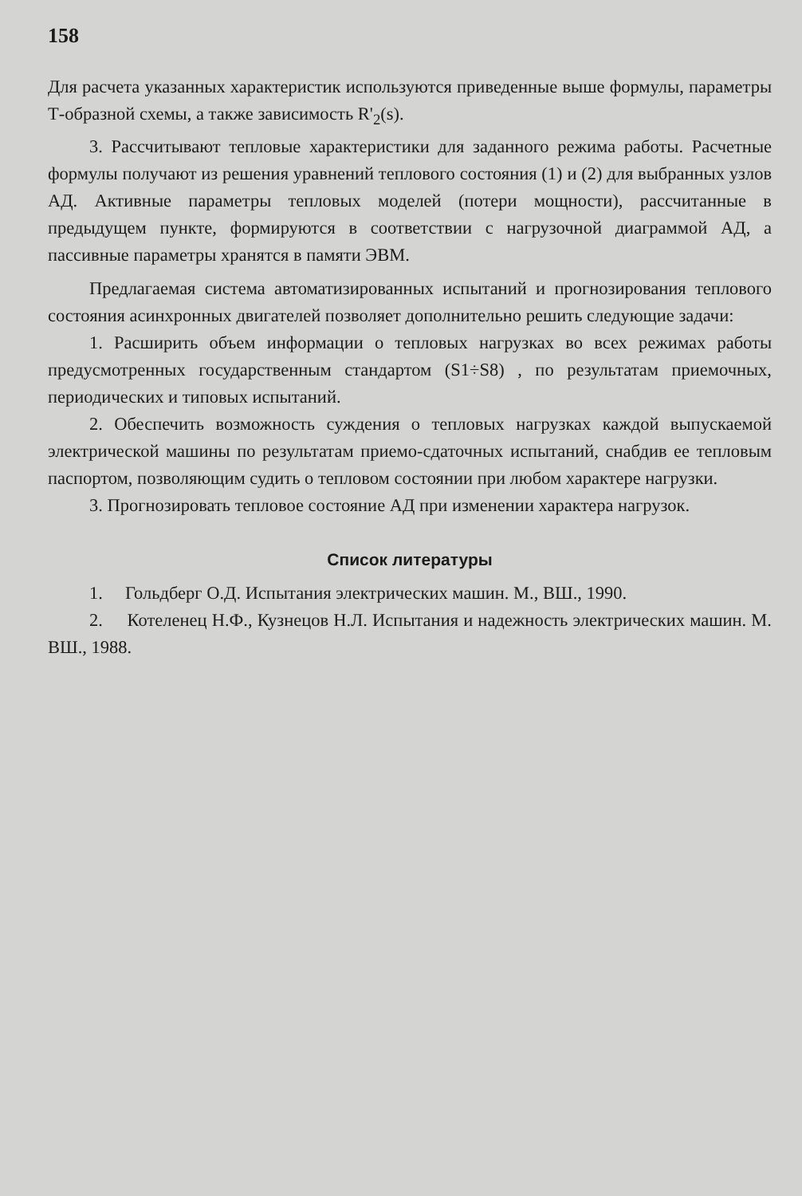158
Для расчета указанных характеристик используются приведенные выше формулы, параметры Т-образной схемы, а также зависимость R'<sub>2</sub>(s).
3. Рассчитывают тепловые характеристики для заданного режима работы. Расчетные формулы получают из решения уравнений теплового состояния (1) и (2) для выбранных узлов АД. Активные параметры тепловых моделей (потери мощности), рассчитанные в предыдущем пункте, формируются в соответствии с нагрузочной диаграммой АД, а пассивные параметры хранятся в памяти ЭВМ.
Предлагаемая система автоматизированных испытаний и прогнозирования теплового состояния асинхронных двигателей позволяет дополнительно решить следующие задачи:
1. Расширить объем информации о тепловых нагрузках во всех режимах работы предусмотренных государственным стандартом (S1÷S8) , по результатам приемочных, периодических и типовых испытаний.
2. Обеспечить возможность суждения о тепловых нагрузках каждой выпускаемой электрической машины по результатам приемо-сдаточных испытаний, снабдив ее тепловым паспортом, позволяющим судить о тепловом состоянии при любом характере нагрузки.
3. Прогнозировать тепловое состояние АД при изменении характера нагрузок.
Список литературы
1. Гольдберг О.Д. Испытания электрических машин. М., ВШ., 1990.
2. Котеленец Н.Ф., Кузнецов Н.Л. Испытания и надежность электрических машин. М. ВШ., 1988.